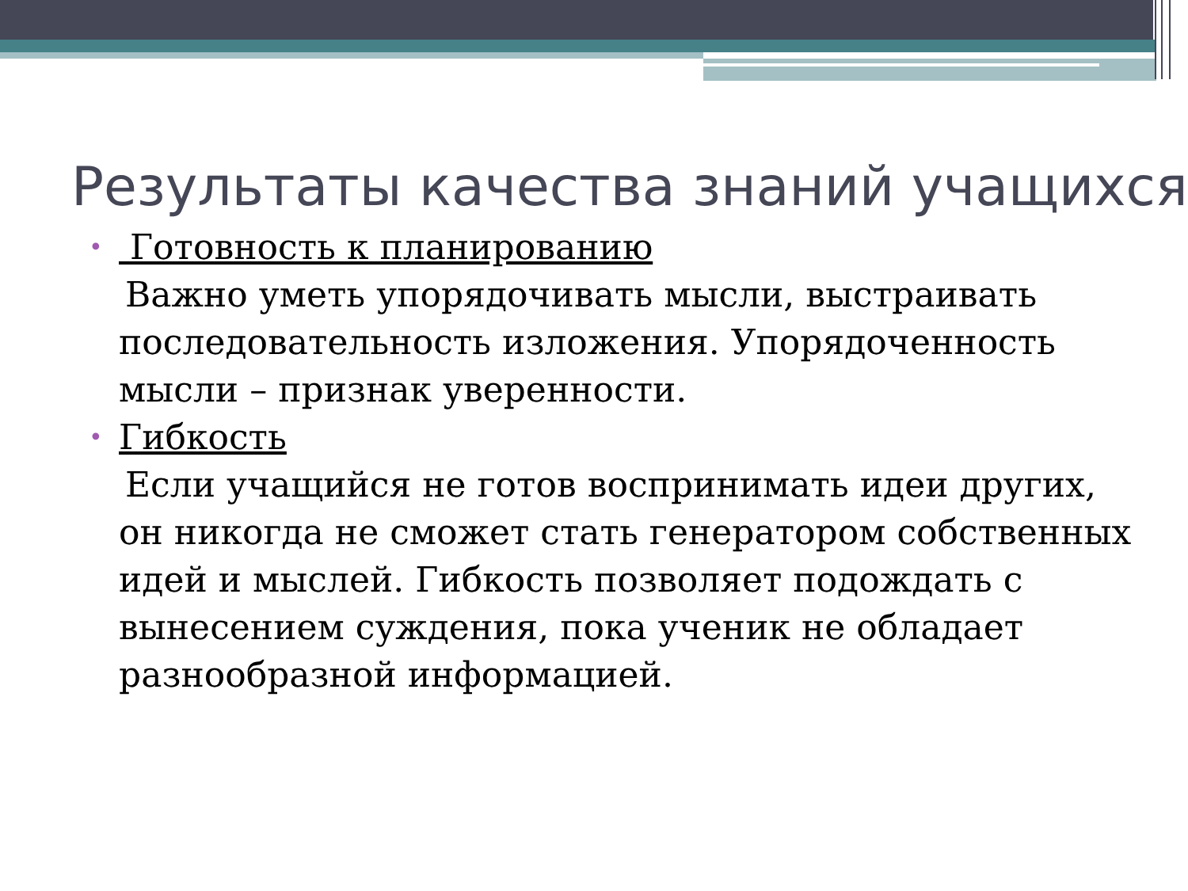Результаты качества знаний учащихся
• Готовность к планированию
Важно уметь упорядочивать мысли, выстраивать последовательность изложения. Упорядоченность мысли – признак уверенности.
• Гибкость
Если учащийся не готов воспринимать идеи других, он никогда не сможет стать генератором собственных идей и мыслей. Гибкость позволяет подождать с вынесением суждения, пока ученик не обладает разнообразной информацией.